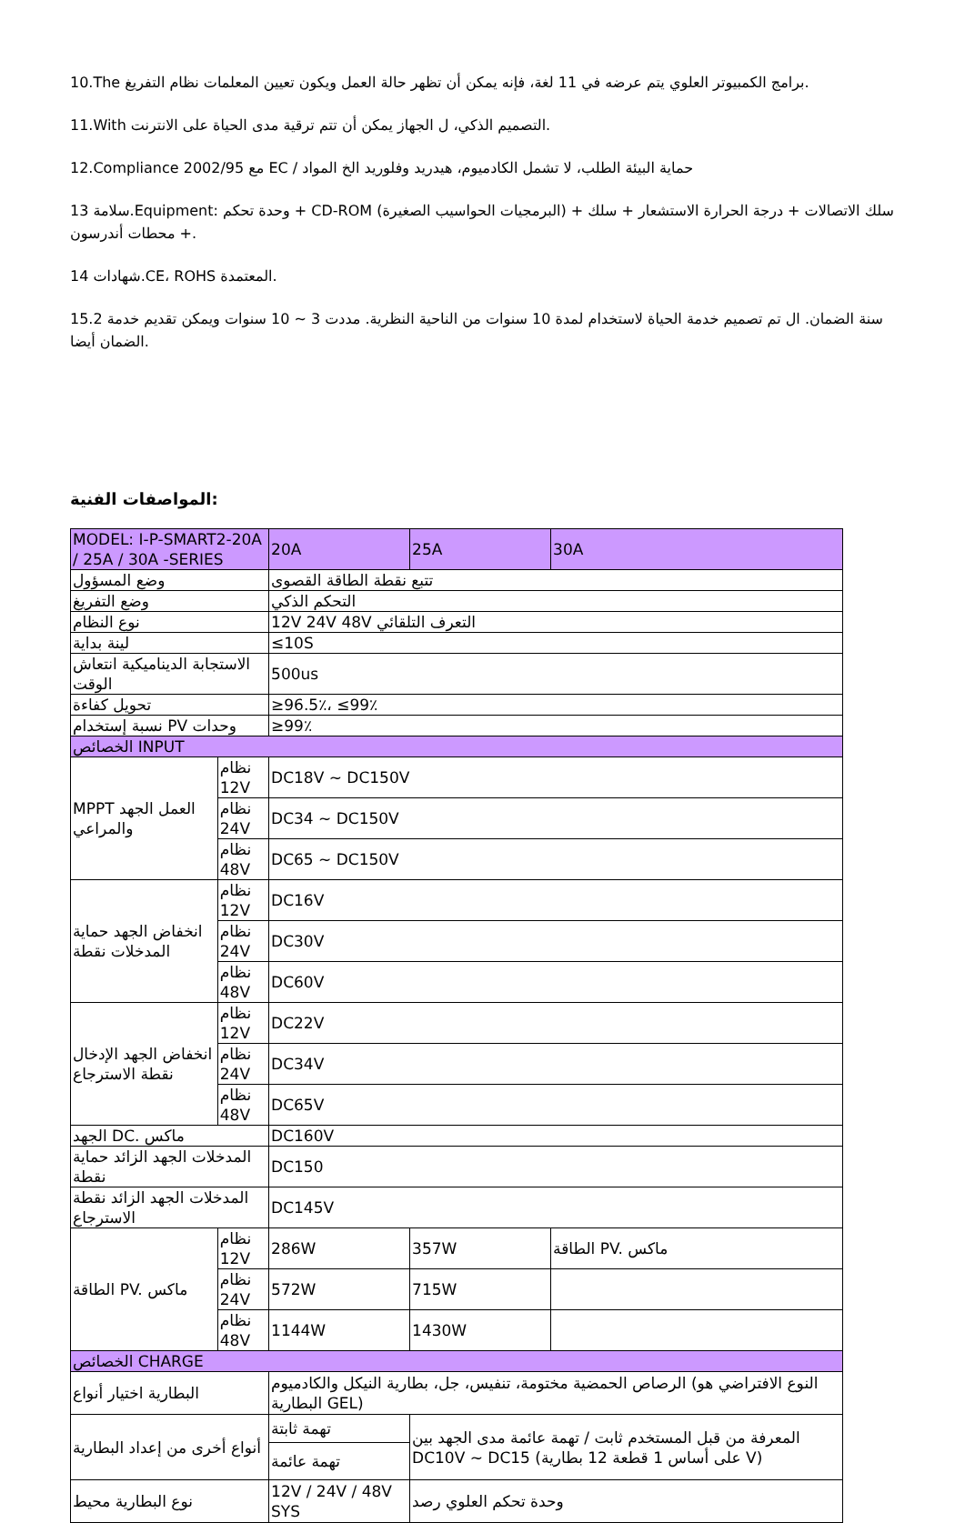10.The برامج الكمبيوتر العلوي يتم عرضه في 11 لغة، فإنه يمكن أن تظهر حالة العمل ويكون تعيين المعلمات نظام التفريغ.
11.With التصميم الذكي، ل الجهاز يمكن أن تتم ترقية مدى الحياة على الانترنت.
12.Compliance 2002/95 مع EC / حماية البيئة الطلب، لا تشمل الكادميوم، هيدريد وفلوريد الخ المواد
13 سلامة.Equipment: وحدة تحكم + CD-ROM (البرمجيات الحواسيب الصغيرة) + سلك الاتصالات + درجة الحرارة الاستشعار + سلك + محطات أندرسون.
14 شهادات.CE، ROHS المعتمدة.
15.2 سنة الضمان. ال تم تصميم خدمة الحياة لاستخدام لمدة 10 سنوات من الناحية النظرية. مددت 3 ~ 10 سنوات ويمكن تقديم خدمة الضمان أيضا.
المواصفات الفنية:
| MODEL: I-P-SMART2-20A / 25A / 30A -SERIES | | 20A | 25A | 30A |
| وضع المسؤول | | تتبع نقطة الطاقة القصوى | | |
| وضع التفريغ | | التحكم الذكي | | |
| نوع النظام | | 12V 24V 48V التعرف التلقائي | | |
| لينة بداية | | ≤10S | | |
| الاستجابة الديناميكية انتعاش الوقت | | 500us | | |
| تحويل كفاءة | | ≥96.5٪، ≤99٪ | | |
| نسبة إستخدام PV وحدات | | ≥99٪ | | |
| الخصائص INPUT | | | | |
| MPPT العمل الجهد والمراعي | نظام 12V | DC18V ~ DC150V | | |
| | نظام 24V | DC34 ~ DC150V | | |
| | نظام 48V | DC65 ~ DC150V | | |
| انخفاض الجهد حماية المدخلات نقطة | نظام 12V | DC16V | | |
| | نظام 24V | DC30V | | |
| | نظام 48V | DC60V | | |
| انخفاض الجهد الإدخال نقطة الاسترجاع | نظام 12V | DC22V | | |
| | نظام 24V | DC34V | | |
| | نظام 48V | DC65V | | |
| الجهد DC. ماكس | | DC160V | | |
| المدخلات الجهد الزائد حماية نقطة | | DC150 | | |
| المدخلات الجهد الزائد نقطة الاسترجاع | | DC145V | | |
| الطاقة PV. ماكس | نظام 12V | 286W | 357W | الطاقة PV. ماكس |
| | نظام 24V | 572W | 715W | |
| | نظام 48V | 1144W | 1430W | |
| الخصائص CHARGE | | | | |
| البطارية اختيار أنواع | | الرصاص الحمضية مختومة، تنفيس، جل، بطارية النيكل والكادميوم (النوع الافتراضي هو البطارية GEL) | | |
| أنواع أخرى من إعداد البطارية | | تهمة ثابتة | المعرفة من قبل المستخدم ثابت / تهمة عائمة مدى الجهد بين DC10V ~ DC15 (على أساس 1 قطعة 12 بطارية V) | |
| | | تهمة عائمة | | |
| نوع البطارية محيط | | 12V / 24V / 48V SYS | وحدة تحكم العلوي رصد | |